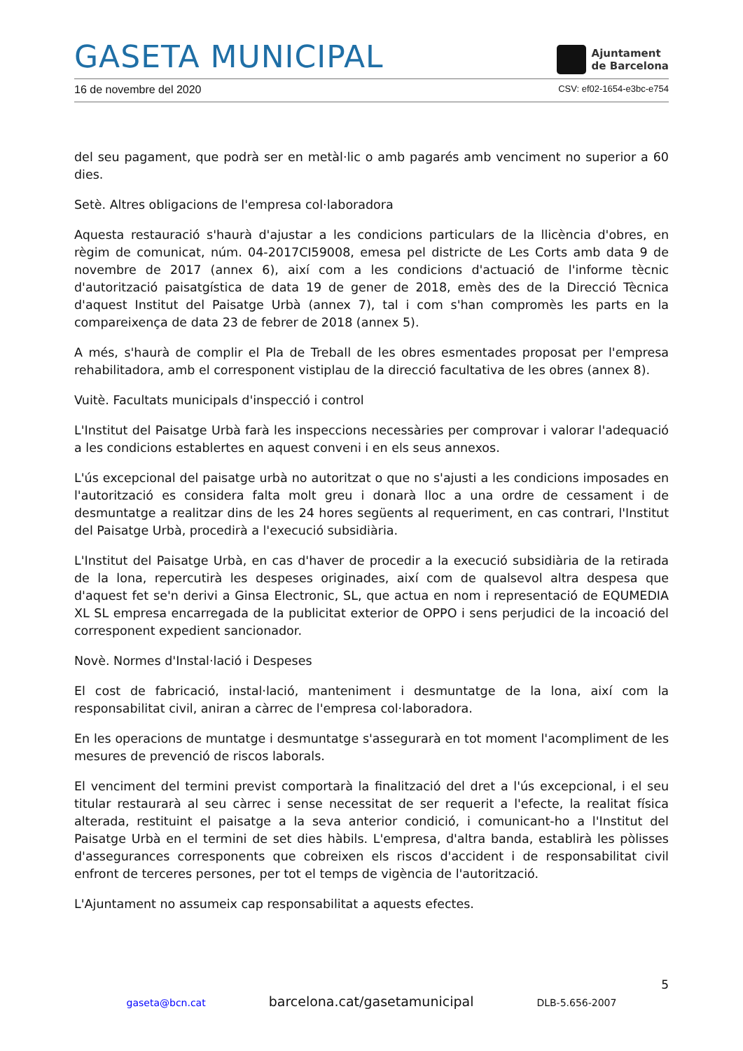GASETA MUNICIPAL
Ajuntament
de Barcelona
16 de novembre del 2020 CSV: ef02-1654-e3bc-e754
del seu pagament, que podrà ser en metàl·lic o amb pagarés amb venciment no superior a 60 dies.
Setè. Altres obligacions de l'empresa col·laboradora
Aquesta restauració s'haurà d'ajustar a les condicions particulars de la llicència d'obres, en règim de comunicat, núm. 04-2017CI59008, emesa pel districte de Les Corts amb data 9 de novembre de 2017 (annex 6), així com a les condicions d'actuació de l'informe tècnic d'autorització paisatgística de data 19 de gener de 2018, emès des de la Direcció Tècnica d'aquest Institut del Paisatge Urbà (annex 7), tal i com s'han compromès les parts en la compareixença de data 23 de febrer de 2018 (annex 5).
A més, s'haurà de complir el Pla de Treball de les obres esmentades proposat per l'empresa rehabilitadora, amb el corresponent vistiplau de la direcció facultativa de les obres (annex 8).
Vuitè. Facultats municipals d'inspecció i control
L'Institut del Paisatge Urbà farà les inspeccions necessàries per comprovar i valorar l'adequació a les condicions establertes en aquest conveni i en els seus annexos.
L'ús excepcional del paisatge urbà no autoritzat o que no s'ajusti a les condicions imposades en l'autorització es considera falta molt greu i donarà lloc a una ordre de cessament i de desmuntatge a realitzar dins de les 24 hores següents al requeriment, en cas contrari, l'Institut del Paisatge Urbà, procedirà a l'execució subsidiària.
L'Institut del Paisatge Urbà, en cas d'haver de procedir a la execució subsidiària de la retirada de la lona, repercutirà les despeses originades, així com de qualsevol altra despesa que d'aquest fet se'n derivi a Ginsa Electronic, SL, que actua en nom i representació de EQUMEDIA XL SL empresa encarregada de la publicitat exterior de OPPO i sens perjudici de la incoació del corresponent expedient sancionador.
Novè. Normes d'Instal·lació i Despeses
El cost de fabricació, instal·lació, manteniment i desmuntatge de la lona, així com la responsabilitat civil, aniran a càrrec de l'empresa col·laboradora.
En les operacions de muntatge i desmuntatge s'assegurarà en tot moment l'acompliment de les mesures de prevenció de riscos laborals.
El venciment del termini previst comportarà la finalització del dret a l'ús excepcional, i el seu titular restaurarà al seu càrrec i sense necessitat de ser requerit a l'efecte, la realitat física alterada, restituint el paisatge a la seva anterior condició, i comunicant-ho a l'Institut del Paisatge Urbà en el termini de set dies hàbils. L'empresa, d'altra banda, establirà les pòlisses d'assegurances corresponents que cobreixen els riscos d'accident i de responsabilitat civil enfront de terceres persones, per tot el temps de vigència de l'autorització.
L'Ajuntament no assumeix cap responsabilitat a aquests efectes.
5
gaseta@bcn.cat barcelona.cat/gasetamunicipal DLB-5.656-2007